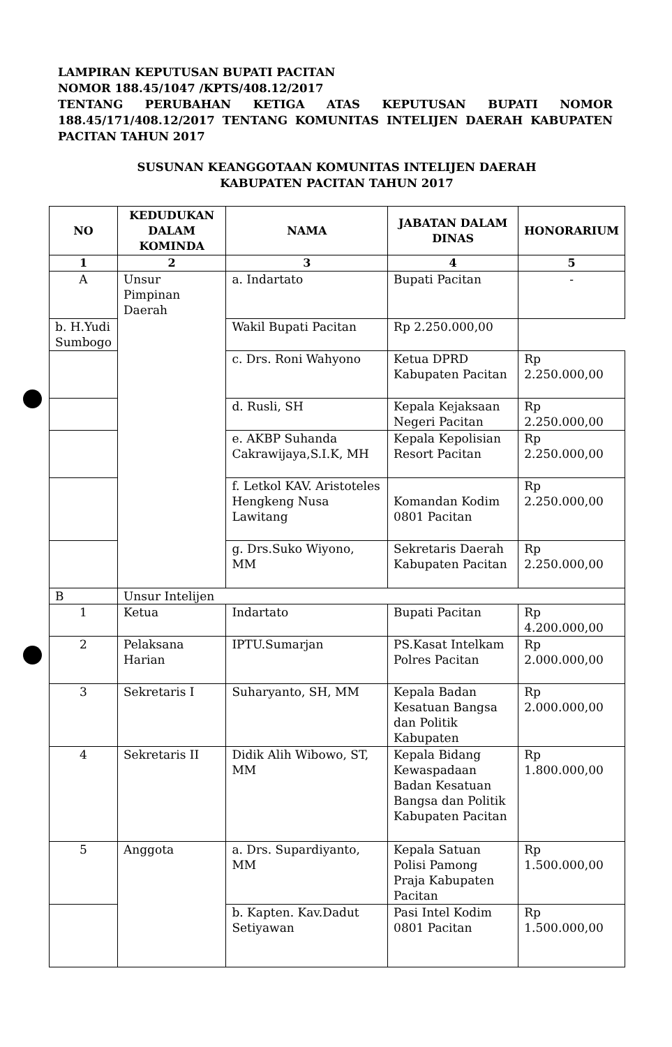LAMPIRAN KEPUTUSAN BUPATI PACITAN
NOMOR 188.45/1047 /KPTS/408.12/2017
TENTANG PERUBAHAN KETIGA ATAS KEPUTUSAN BUPATI NOMOR 188.45/171/408.12/2017 TENTANG KOMUNITAS INTELIJEN DAERAH KABUPATEN PACITAN TAHUN 2017
SUSUNAN KEANGGOTAAN KOMUNITAS INTELIJEN DAERAH
KABUPATEN PACITAN TAHUN 2017
| NO | KEDUDUKAN DALAM KOMINDA | NAMA | JABATAN DALAM DINAS | HONORARIUM |
| --- | --- | --- | --- | --- |
| 1 | 2 | 3 | 4 | 5 |
| A | Unsur Pimpinan Daerah | a. Indartato | Bupati Pacitan | - |
| b. H.Yudi Sumbogo | | Wakil Bupati Pacitan | Rp 2.250.000,00 | |
| | | c. Drs. Roni Wahyono | Ketua DPRD Kabupaten Pacitan | Rp 2.250.000,00 |
| | | d. Rusli, SH | Kepala Kejaksaan Negeri Pacitan | Rp 2.250.000,00 |
| | | e. AKBP Suhanda Cakrawijaya,S.I.K, MH | Kepala Kepolisian Resort Pacitan | Rp 2.250.000,00 |
| | | f. Letkol KAV. Aristoteles Hengkeng Nusa Lawitang | Komandan Kodim 0801 Pacitan | Rp 2.250.000,00 |
| | | g. Drs.Suko Wiyono, MM | Sekretaris Daerah Kabupaten Pacitan | Rp 2.250.000,00 |
| B | Unsur Intelijen | | | |
| 1 | Ketua | Indartato | Bupati Pacitan | Rp 4.200.000,00 |
| 2 | Pelaksana Harian | IPTU.Sumarjan | PS.Kasat Intelkam Polres Pacitan | Rp 2.000.000,00 |
| 3 | Sekretaris I | Suharyanto, SH, MM | Kepala Badan Kesatuan Bangsa dan Politik Kabupaten | Rp 2.000.000,00 |
| 4 | Sekretaris II | Didik Alih Wibowo, ST, MM | Kepala Bidang Kewaspadaan Badan Kesatuan Bangsa dan Politik Kabupaten Pacitan | Rp 1.800.000,00 |
| 5 | Anggota | a. Drs. Supardiyanto, MM | Kepala Satuan Polisi Pamong Praja Kabupaten Pacitan | Rp 1.500.000,00 |
| | | b. Kapten. Kav.Dadut Setiyawan | Pasi Intel Kodim 0801 Pacitan | Rp 1.500.000,00 |